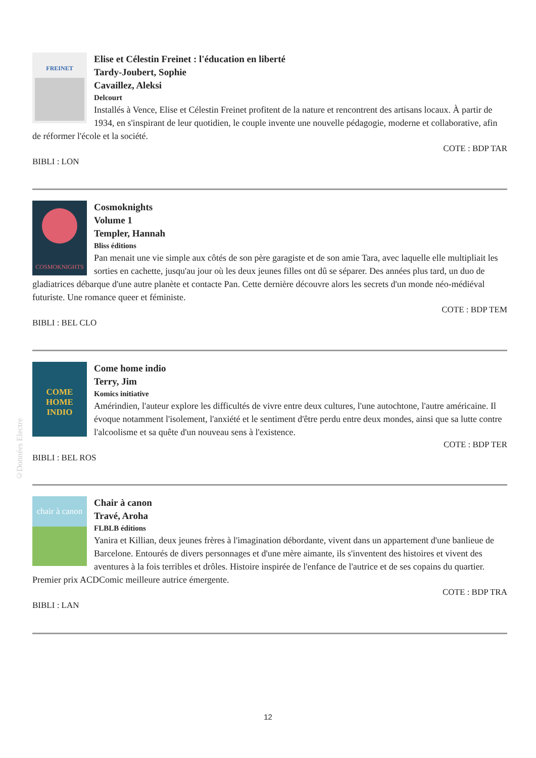FREINET
Elise et Célestin Freinet : l'éducation en liberté
Tardy-Joubert, Sophie
Cavaillez, Aleksi
Delcourt
Installés à Vence, Elise et Célestin Freinet profitent de la nature et rencontrent des artisans locaux. À partir de 1934, en s'inspirant de leur quotidien, le couple invente une nouvelle pédagogie, moderne et collaborative, afin de réformer l'école et la société.
COTE : BDP TAR
BIBLI : LON
COSMOKNIGHTS
Cosmoknights
Volume 1
Templer, Hannah
Bliss éditions
Pan menait une vie simple aux côtés de son père garagiste et de son amie Tara, avec laquelle elle multipliait les sorties en cachette, jusqu'au jour où les deux jeunes filles ont dû se séparer. Des années plus tard, un duo de gladiatrices débarque d'une autre planète et contacte Pan. Cette dernière découvre alors les secrets d'un monde néo-médiéval futuriste. Une romance queer et féministe.
COTE : BDP TEM
BIBLI : BEL CLO
COME
HOME
INDIO
Come home indio
Terry, Jim
Komics initiative
Amérindien, l'auteur explore les difficultés de vivre entre deux cultures, l'une autochtone, l'autre américaine. Il évoque notamment l'isolement, l'anxiété et le sentiment d'être perdu entre deux mondes, ainsi que sa lutte contre l'alcoolisme et sa quête d'un nouveau sens à l'existence.
COTE : BDP TER
BIBLI : BEL ROS
chair à canon
Chair à canon
Travé, Aroha
FLBLB éditions
Yanira et Killian, deux jeunes frères à l'imagination débordante, vivent dans un appartement d'une banlieue de Barcelone. Entourés de divers personnages et d'une mère aimante, ils s'inventent des histoires et vivent des aventures à la fois terribles et drôles. Histoire inspirée de l'enfance de l'autrice et de ses copains du quartier. Premier prix ACDComic meilleure autrice émergente.
COTE : BDP TRA
BIBLI : LAN
©Données Electre
12